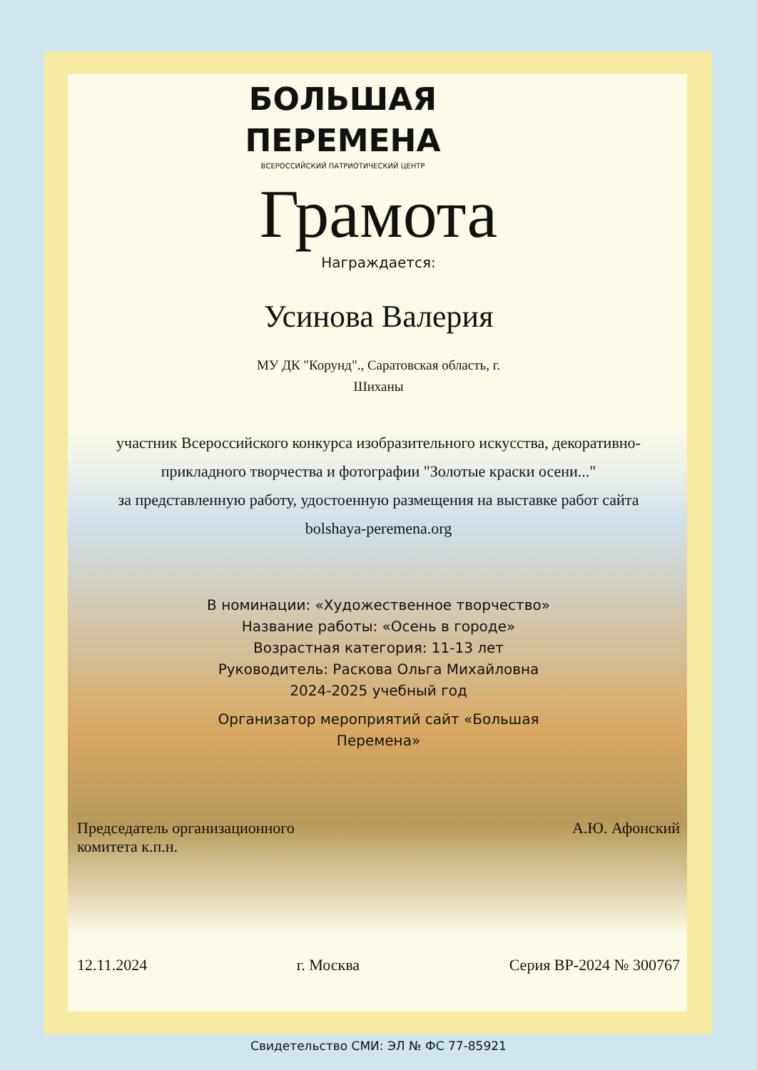БОЛЬШАЯ
ПЕРЕМЕНА
ВСЕРОССИЙСКИЙ ПАТРИОТИЧЕСКИЙ ЦЕНТР
Грамота
Награждается:
Усинова Валерия
МУ ДК "Корунд"., Саратовская область, г.
Шиханы
участник Всероссийского конкурса изобразительного искусства, декоративно-прикладного творчества и фотографии "Золотые краски осени..."
за представленную работу, удостоенную размещения на выставке работ сайта bolshaya-peremena.org
В номинации: «Художественное творчество»
Название работы: «Осень в городе»
Возрастная категория: 11-13 лет
Руководитель: Раскова Ольга Михайловна
2024-2025 учебный год
Организатор мероприятий сайт «Большая
Перемена»
Председатель организационного
комитета к.п.н.
А.Ю. Афонский
12.11.2024 г. Москва Серия ВР-2024 № 300767
Свидетельство СМИ: ЭЛ № ФС 77-85921